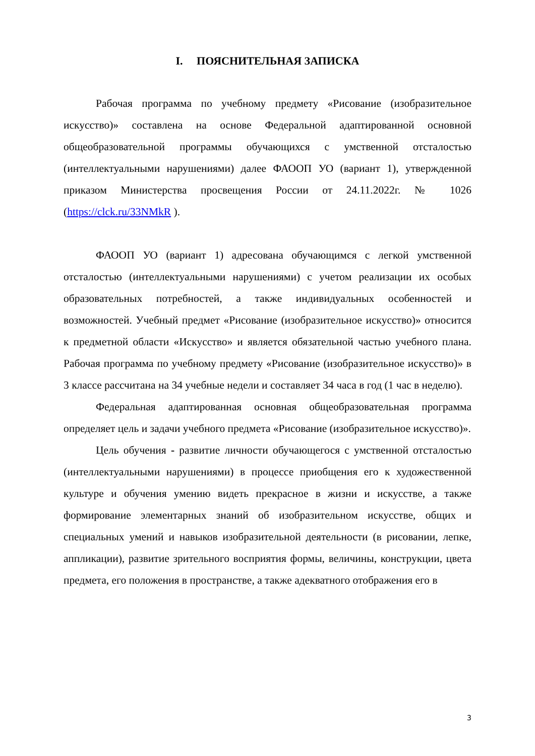I. ПОЯСНИТЕЛЬНАЯ ЗАПИСКА
Рабочая программа по учебному предмету «Рисование (изобразительное искусство)» составлена на основе Федеральной адаптированной основной общеобразовательной программы обучающихся с умственной отсталостью (интеллектуальными нарушениями) далее ФАООП УО (вариант 1), утвержденной приказом Министерства просвещения России от 24.11.2022г. № 1026 (https://clck.ru/33NMkR ).
ФАООП УО (вариант 1) адресована обучающимся с легкой умственной отсталостью (интеллектуальными нарушениями) с учетом реализации их особых образовательных потребностей, а также индивидуальных особенностей и возможностей. Учебный предмет «Рисование (изобразительное искусство)» относится к предметной области «Искусство» и является обязательной частью учебного плана. Рабочая программа по учебному предмету «Рисование (изобразительное искусство)» в 3 классе рассчитана на 34 учебные недели и составляет 34 часа в год (1 час в неделю).
Федеральная адаптированная основная общеобразовательная программа определяет цель и задачи учебного предмета «Рисование (изобразительное искусство)».
Цель обучения - развитие личности обучающегося с умственной отсталостью (интеллектуальными нарушениями) в процессе приобщения его к художественной культуре и обучения умению видеть прекрасное в жизни и искусстве, а также формирование элементарных знаний об изобразительном искусстве, общих и специальных умений и навыков изобразительной деятельности (в рисовании, лепке, аппликации), развитие зрительного восприятия формы, величины, конструкции, цвета предмета, его положения в пространстве, а также адекватного отображения его в
3